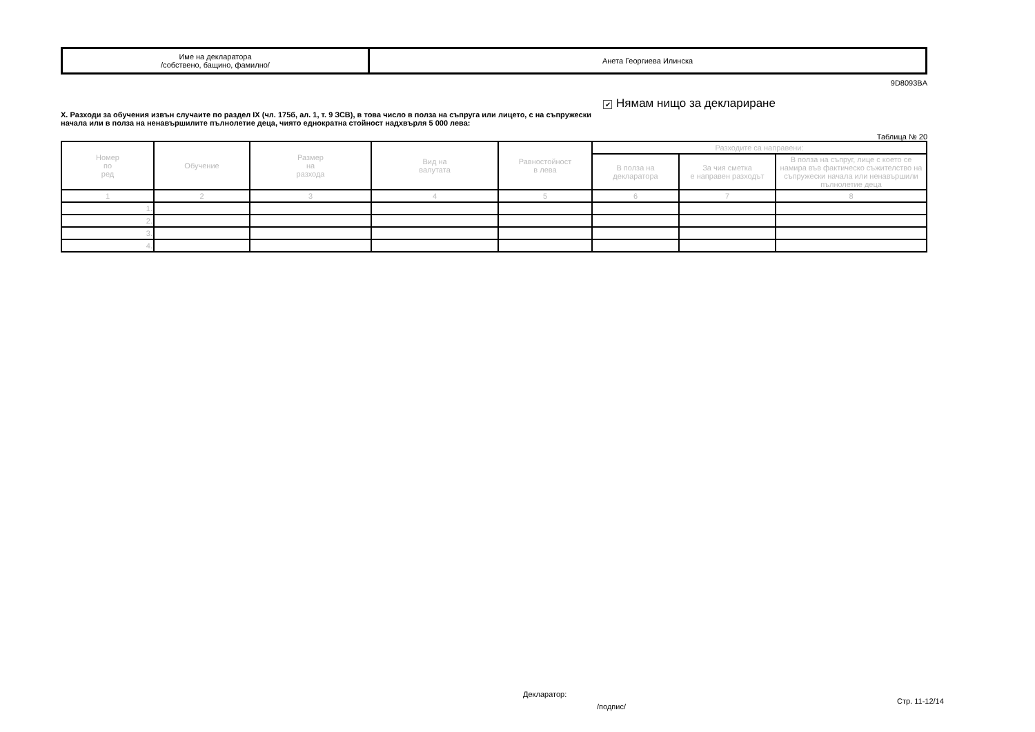| Име на декларатора /собствено, бащино, фамилно/ | Анета Георгиева Илинска |
9D8093BA
X. Разходи за обучения извън случаите по раздел IX (чл. 175б, ал. 1, т. 9 ЗСВ), в това число в полза на съпруга или лицето, с на съпружески начала или в полза на ненавършилите пълнолетие деца, чиято еднократна стойност надхвърля 5 000 лева:
✔ Нямам нищо за деклариране
Таблица № 20
| Номер по ред | Обучение | Размер на разхода | Вид на валутата | Равностойност в лева | Разходите са направени: | | |
| --- | --- | --- | --- | --- | --- | --- | --- |
| | | | | | В полза на декларатора | За чия сметка е направен разходът | В полза на съпруг, лице с което се намира във фактическо съжителство на съпружески начала или ненавършили пълнолетие деца |
| 1 | 2 | 3 | 4 | 5 | 6 | 7 | 8 |
| 1. | | | | | | | |
| 2. | | | | | | | |
| 3. | | | | | | | |
| 4. | | | | | | | |
Декларатор:
/подпис/
Стр. 11-12/14